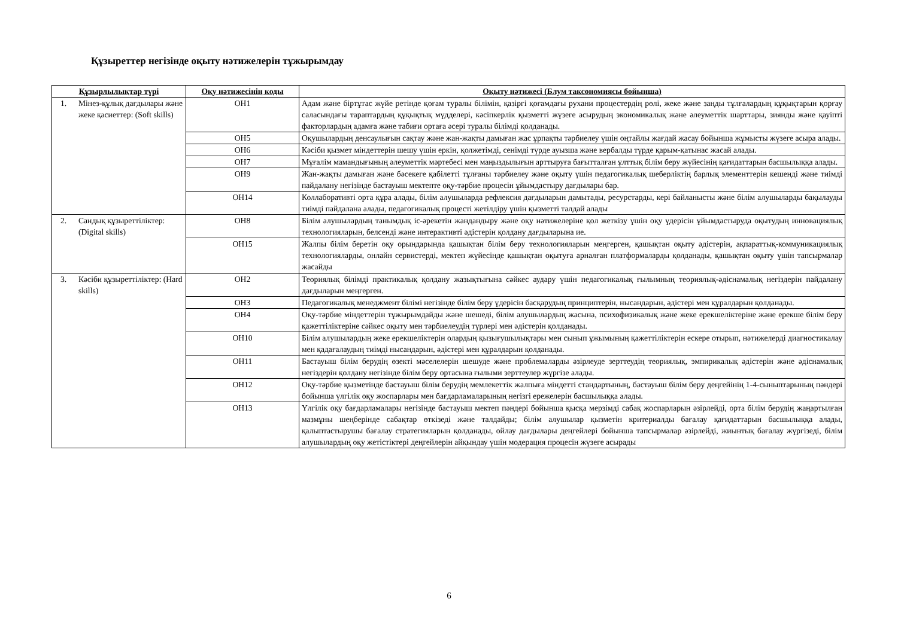Құзыреттер негізінде оқыту нәтижелерін тұжырымдау
| Құзырлылықтар түрі | Оқу нәтижесінің коды | Оқыту нәтижесі (Блум таксономиясы бойынша) |
| --- | --- | --- |
| 1. Мінез-құлық дағдылары және жеке қасиеттер: (Soft skills) | ОН1 | Адам және біртұтас жүйе ретінде қоғам туралы білімін, қазіргі қоғамдағы рухани процестердің рөлі, жеке және заңды тұлғалардың құқықтарын қорғау саласындағы тараптардың құқықтық мүдделері, кәсіпкерлік қызметті жүзеге асырудың экономикалық және әлеуметтік шарттары, зиянды және қауіпті факторлардың адамға және табиғи ортаға әсері туралы білімді қолданады. |
| | ОН5 | Оқушылардың денсаулығын сақтау және жан-жақты дамыған жас ұрпақты тәрбиелеу үшін оңтайлы жағдай жасау бойынша жұмысты жүзеге асыра алады. |
| | ОН6 | Кәсіби қызмет міндеттерін шешу үшін еркін, қолжетімді, сенімді түрде ауызша және вербалды түрде қарым-қатынас жасай алады. |
| | ОН7 | Мұғалім мамандығының әлеуметтік мәртебесі мен маңыздылығын арттыруға бағытталған ұлттық білім беру жүйесінің қағидаттарын басшылыққа алады. |
| | ОН9 | Жан-жақты дамыған және бәсекеге қабілетті тұлғаны тәрбиелеу және оқыту үшін педагогикалық шеберліктің барлық элементтерін кешенді және тиімді пайдалану негізінде бастауыш мектепте оқу-тәрбие процесін ұйымдастыру дағдылары бар. |
| | ОН14 | Коллаборативті орта құра алады, білім алушыларда рефлексия дағдыларын дамытады, ресурстарды, кері байланысты және білім алушыларды бақылауды тиімді пайдалана алады, педагогикалық процесті жетілдіру үшін қызметті талдай алады |
| 2. Сандық құзыреттіліктер: (Digital skills) | ОН8 | Білім алушылардың танымдық іс-әрекетін жандандыру және оқу нәтижелеріне қол жеткізу үшін оқу үдерісін ұйымдастыруда оқытудың инновациялық технологияларын, белсенді және интерактивті әдістерін қолдану дағдыларына ие. |
| | ОН15 | Жалпы білім беретін оқу орындарында қашықтан білім беру технологияларын меңгерген, қашықтан оқыту әдістерін, ақпараттық-коммуникациялық технологияларды, онлайн сервистерді, мектеп жүйесінде қашықтан оқытуға арналған платформаларды қолданады, қашықтан оқыту үшін тапсырмалар жасайды |
| 3. Кәсіби құзыреттіліктер: (Hard skills) | ОН2 | Теориялық білімді практикалық қолдану жазықтығына сәйкес аудару үшін педагогикалық ғылымның теориялық-әдіснамалық негіздерін пайдалану дағдыларын меңгерген. |
| | ОН3 | Педагогикалық менеджмент білімі негізінде білім беру үдерісін басқарудың принциптерін, нысандарын, әдістері мен құралдарын қолданады. |
| | ОН4 | Оқу-тәрбие міндеттерін тұжырымдайды және шешеді, білім алушылардың жасына, психофизикалық және жеке ерекшеліктеріне және ерекше білім беру қажеттіліктеріне сәйкес оқыту мен тәрбиелеудің түрлері мен әдістерін қолданады. |
| | ОН10 | Білім алушылардың жеке ерекшеліктерін олардың қызығушылықтары мен сынып ұжымының қажеттіліктерін ескере отырып, нәтижелерді диагностикалау мен қадағалаудың тиімді нысандарын, әдістері мен құралдарын қолданады. |
| | ОН11 | Бастауыш білім берудің өзекті мәселелерін шешуде және проблемаларды әзірлеуде зерттеудің теориялық, эмпирикалық әдістерін және әдіснамалық негіздерін қолдану негізінде білім беру ортасына ғылыми зерттеулер жүргізе алады. |
| | ОН12 | Оқу-тәрбие қызметінде бастауыш білім берудің мемлекеттік жалпыға міндетті стандартының, бастауыш білім беру деңгейінің 1-4-сыныптарының пәндері бойынша үлгілік оқу жоспарлары мен бағдарламаларының негізгі ережелерін басшылыққа алады. |
| | ОН13 | Үлгілік оқу бағдарламалары негізінде бастауыш мектеп пәндері бойынша қысқа мерзімді сабақ жоспарларын әзірлейді, орта білім берудің жаңартылған мазмұны шеңберінде сабақтар өткізеді және талдайды; білім алушылар қызметін критериалды бағалау қағидаттарын басшылыққа алады, қалыптастырушы бағалау стратегияларын қолданады, ойлау дағдылары деңгейлері бойынша тапсырмалар әзірлейді, жиынтық бағалау жүргізеді, білім алушылардың оқу жетістіктері деңгейлерін айқындау үшін модерация процесін жүзеге асырады |
6